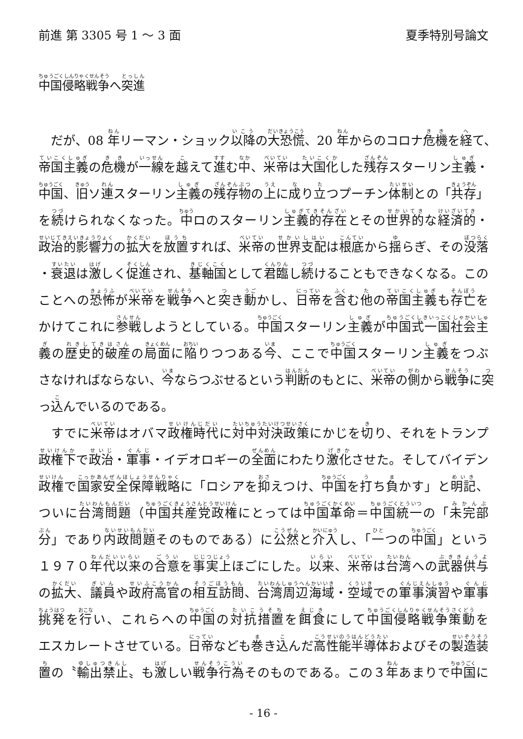前進 第 3305 号 1 ～ 3 面 夏季特別号論文
中国侵略戦争へ突進
　だが、08 年リーマン・ショック以降の大恐慌、20 年からのコロナ危機を経て、
帝国主義の危機が一線を越えて進む中、米帝は大国化した残存スターリン主義・
中国、旧ソ連スターリン主義の残存物の上に成り立つプーチン体制との「共存」
を続けられなくなった。中ロのスターリン主義的存在とその世界的な経済的・
政治的影響力の拡大を放置すれば、米帝の世界支配は根底から揺らぎ、その没落
・衰退は激しく促進され、基軸国として君臨し続けることもできなくなる。この
ことへの恐怖が米帝を戦争へと突き動かし、日帝を含む他の帝国主義も存亡を
かけてこれに参戦しようとしている。中国スターリン主義が中国式一国社会主
義の歴史的破産の局面に陥りつつある今、ここで中国スターリン主義をつぶ
さなければならない、今ならつぶせるという判断のもとに、米帝の側から戦争に突
っ込んでいるのである。
　すでに米帝はオバマ政権時代に対中対決政策にかじを切り、それをトランプ
政権下で政治・軍事・イデオロギーの全面にわたり激化させた。そしてバイデン
政権で国家安全保障戦略に「ロシアを抑えつけ、中国を打ち負かす」と明記、
ついに台湾問題（中国共産党政権にとっては中国革命＝中国統一の「未完部
分」であり内政問題そのものである）に公然と介入し、「一つの中国」という
１９７０年代以来の合意を事実上ほごにした。以来、米帝は台湾への武器供与
の拡大、議員や政府高官の相互訪問、台湾周辺海域・空域での軍事演習や軍事
挑発を行い、これらへの中国の対抗措置を餌食にして中国侵略戦争策動を
エスカレートさせている。日帝なども巻き込んだ高性能半導体およびその製造装
置の〝輸出禁止〟も激しい戦争行為そのものである。この３年あまりで中国に
- 16 -